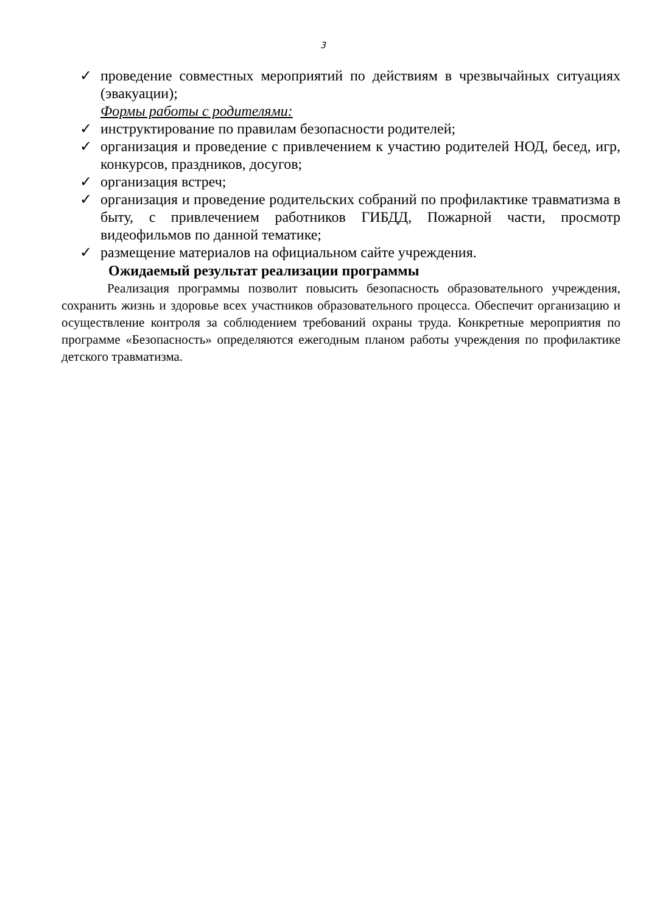3
✓ проведение совместных мероприятий по действиям в чрезвычайных ситуациях (эвакуации);
Формы работы с родителями:
✓ инструктирование по правилам безопасности родителей;
✓ организация и проведение с привлечением к участию родителей НОД, бесед, игр, конкурсов, праздников, досугов;
✓ организация встреч;
✓ организация и проведение родительских собраний по профилактике травматизма в быту, с привлечением работников ГИБДД, Пожарной части, просмотр видеофильмов по данной тематике;
✓ размещение материалов на официальном сайте учреждения.
Ожидаемый результат реализации программы
Реализация программы позволит повысить безопасность образовательного учреждения, сохранить жизнь и здоровье всех участников образовательного процесса. Обеспечит организацию и осуществление контроля за соблюдением требований охраны труда. Конкретные мероприятия по программе «Безопасность» определяются ежегодным планом работы учреждения по профилактике детского травматизма.